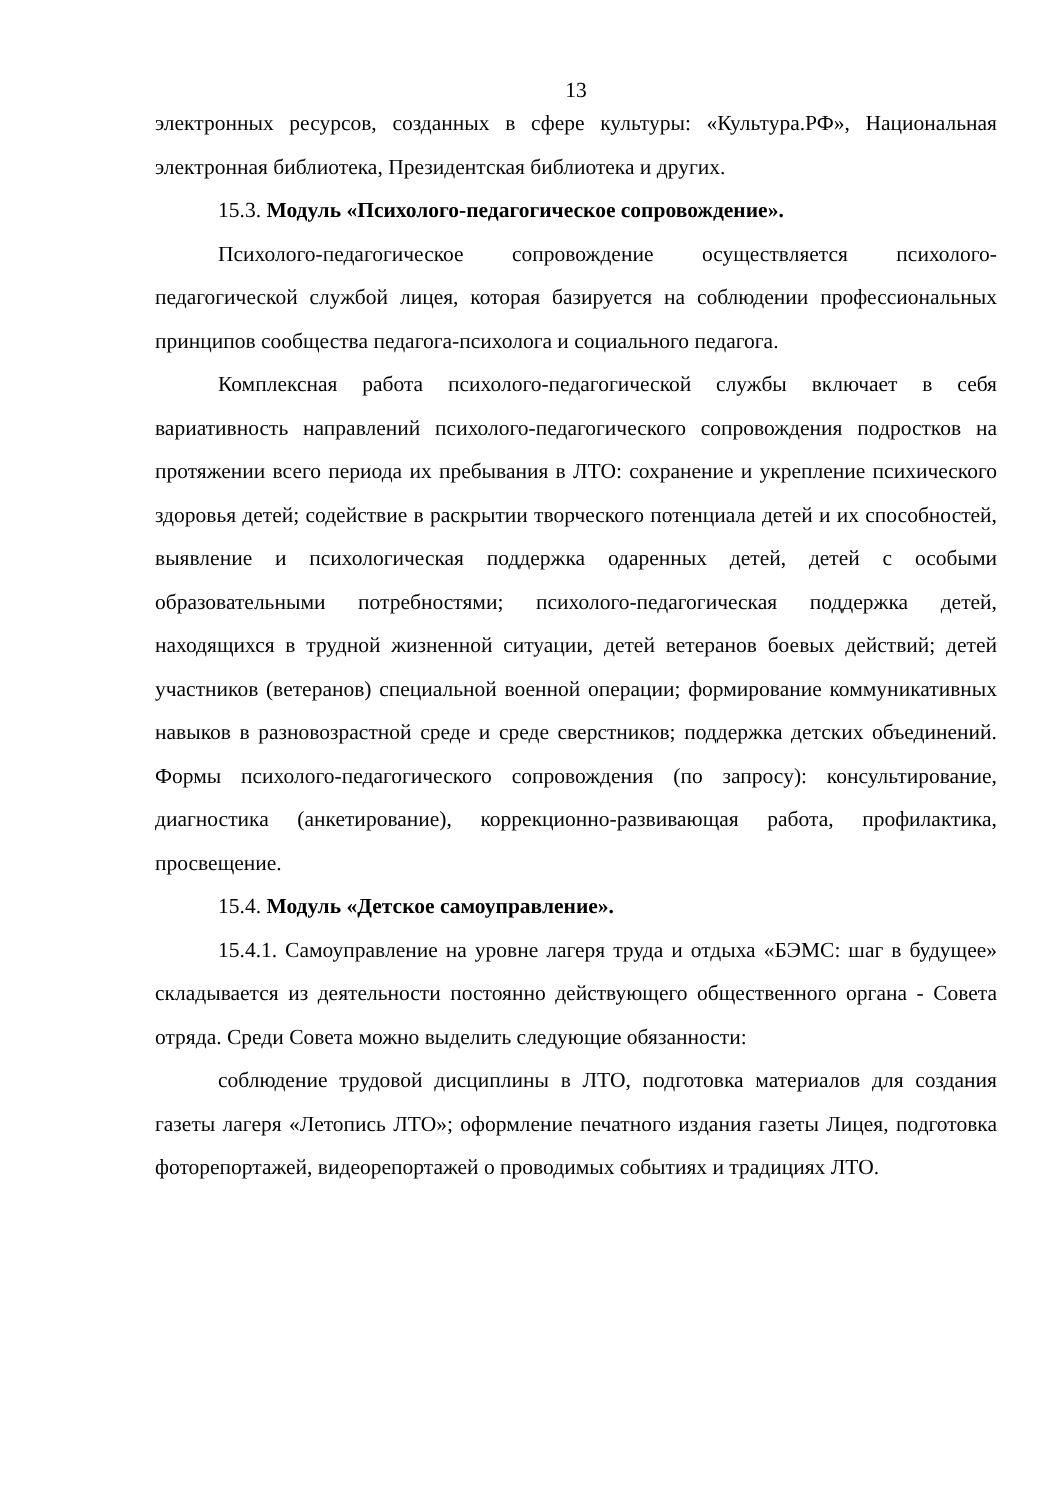13
электронных ресурсов, созданных в сфере культуры: «Культура.РФ», Национальная электронная библиотека, Президентская библиотека и других.
15.3. Модуль «Психолого-педагогическое сопровождение».
Психолого-педагогическое сопровождение осуществляется психолого-педагогической службой лицея, которая базируется на соблюдении профессиональных принципов сообщества педагога-психолога и социального педагога.
Комплексная работа психолого-педагогической службы включает в себя вариативность направлений психолого-педагогического сопровождения подростков на протяжении всего периода их пребывания в ЛТО: сохранение и укрепление психического здоровья детей; содействие в раскрытии творческого потенциала детей и их способностей, выявление и психологическая поддержка одаренных детей, детей с особыми образовательными потребностями; психолого-педагогическая поддержка детей, находящихся в трудной жизненной ситуации, детей ветеранов боевых действий; детей участников (ветеранов) специальной военной операции; формирование коммуникативных навыков в разновозрастной среде и среде сверстников; поддержка детских объединений. Формы психолого-педагогического сопровождения (по запросу): консультирование, диагностика (анкетирование), коррекционно-развивающая работа, профилактика, просвещение.
15.4. Модуль «Детское самоуправление».
15.4.1. Самоуправление на уровне лагеря труда и отдыха «БЭМС: шаг в будущее» складывается из деятельности постоянно действующего общественного органа - Совета отряда. Среди Совета можно выделить следующие обязанности:
соблюдение трудовой дисциплины в ЛТО, подготовка материалов для создания газеты лагеря «Летопись ЛТО»; оформление печатного издания газеты Лицея, подготовка фоторепортажей, видеорепортажей о проводимых событиях и традициях ЛТО.